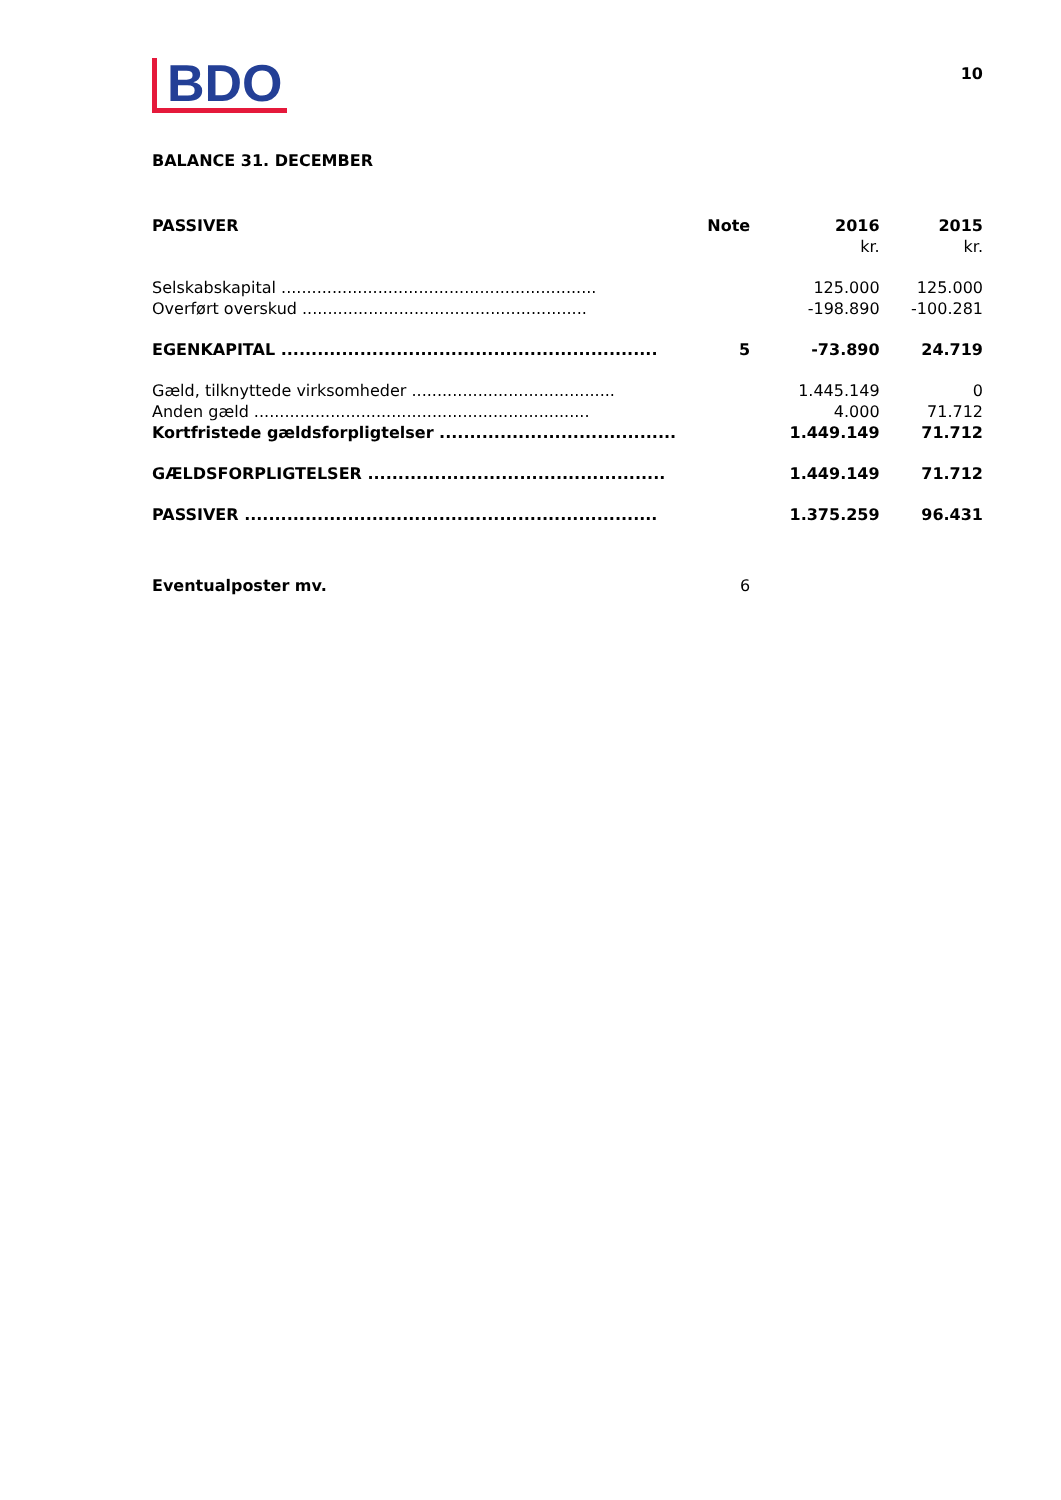BDO
10
BALANCE 31. DECEMBER
| PASSIVER | Note | 2016 | 2015 |
| --- | --- | --- | --- |
| | | kr. | kr. |
| Selskabskapital .............................................................. | | 125.000 | 125.000 |
| Overført overskud ........................................................ | | -198.890 | -100.281 |
| EGENKAPITAL .............................................................. | 5 | -73.890 | 24.719 |
| Gæld, tilknyttede virksomheder ........................................ | | 1.445.149 | 0 |
| Anden gæld .................................................................. | | 4.000 | 71.712 |
| Kortfristede gældsforpligtelser ....................................... | | 1.449.149 | 71.712 |
| GÆLDSFORPLIGTELSER ................................................. | | 1.449.149 | 71.712 |
| PASSIVER .................................................................... | | 1.375.259 | 96.431 |
| Eventualposter mv. | 6 | | |